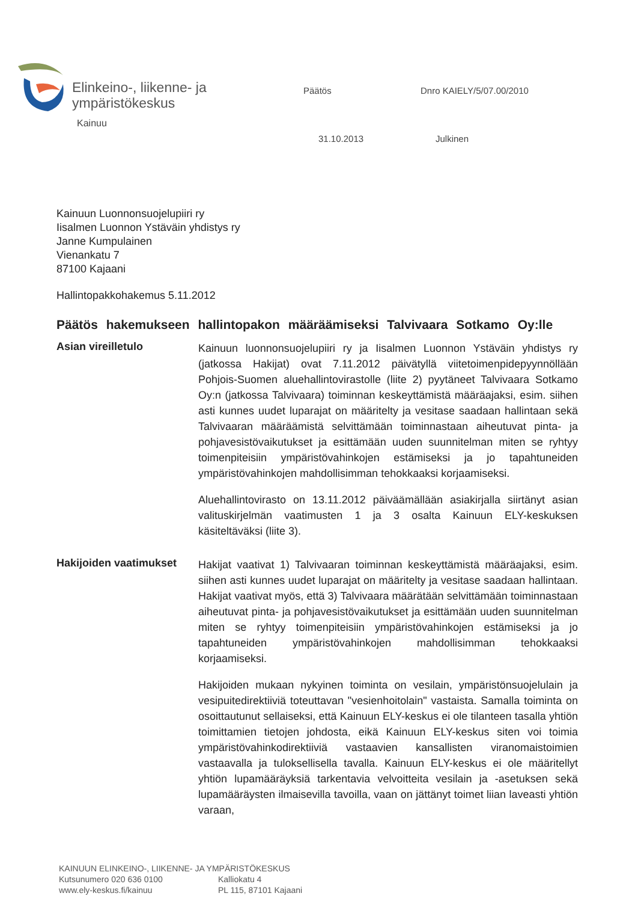Elinkeino-, liikenne- ja
ympäristökeskus
Päätös Dnro KAIELY/5/07.00/2010
Kainuu
31.10.2013 Julkinen
Kainuun Luonnonsuojelupiiri ry
Iisalmen Luonnon Ystäväin yhdistys ry
Janne Kumpulainen
Vienankatu 7
87100 Kajaani
Hallintopakkohakemus 5.11.2012
Päätös hakemukseen hallintopakon määräämiseksi Talvivaara Sotkamo Oy:lle
Asian vireilletulo
Kainuun luonnonsuojelupiiri ry ja Iisalmen Luonnon Ystäväin yhdistys ry (jatkossa Hakijat) ovat 7.11.2012 päivätyllä viitetoimenpidepyynnöllään Pohjois-Suomen aluehallintovirastolle (liite 2) pyytäneet Talvivaara Sotkamo Oy:n (jatkossa Talvivaara) toiminnan keskeyttämistä määräajaksi, esim. siihen asti kunnes uudet luparajat on määritelty ja vesitase saadaan hallintaan sekä Talvivaaran määräämistä selvittämään toiminnastaan aiheutuvat pinta- ja pohjavesistövaikutukset ja esittämään uuden suunnitelman miten se ryhtyy toimenpiteisiin ympäristövahinkojen estämiseksi ja jo tapahtuneiden ympäristövahinkojen mahdollisimman tehokkaaksi korjaamiseksi.
Aluehallintovirasto on 13.11.2012 päiväämällään asiakirjalla siirtänyt asian valituskirjelmän vaatimusten 1 ja 3 osalta Kainuun ELY-keskuksen käsiteltäväksi (liite 3).
Hakijoiden vaatimukset
Hakijat vaativat 1) Talvivaaran toiminnan keskeyttämistä määräajaksi, esim. siihen asti kunnes uudet luparajat on määritelty ja vesitase saadaan hallintaan. Hakijat vaativat myös, että 3) Talvivaara määrätään selvittämään toiminnastaan aiheutuvat pinta- ja pohjavesistövaikutukset ja esittämään uuden suunnitelman miten se ryhtyy toimenpiteisiin ympäristövahinkojen estämiseksi ja jo tapahtuneiden ympäristövahinkojen mahdollisimman tehokkaaksi korjaamiseksi.
Hakijoiden mukaan nykyinen toiminta on vesilain, ympäristönsuojelulain ja vesipuitedirektiiviä toteuttavan "vesienhoitolain" vastaista. Samalla toiminta on osoittautunut sellaiseksi, että Kainuun ELY-keskus ei ole tilanteen tasalla yhtiön toimittamien tietojen johdosta, eikä Kainuun ELY-keskus siten voi toimia ympäristövahinkodirektiiviä vastaavien kansallisten viranomaistoimien vastaavalla ja tuloksellisella tavalla. Kainuun ELY-keskus ei ole määritellyt yhtiön lupamääräyksiä tarkentavia velvoitteita vesilain ja -asetuksen sekä lupamääräysten ilmaisevilla tavoilla, vaan on jättänyt toimet liian laveasti yhtiön varaan,
KAINUUN ELINKEINO-, LIIKENNE- JA YMPÄRISTÖKESKUS
Kutsunumero 020 636 0100 Kalliokatu 4
www.ely-keskus.fi/kainuu PL 115, 87101 Kajaani